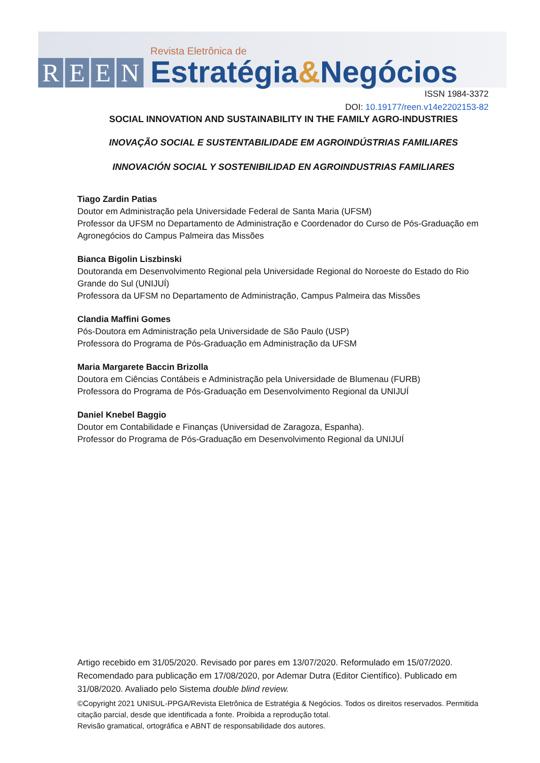REEN
Revista Eletrônica de
Estratégia&Negócios
ISSN 1984-3372
DOI: 10.19177/reen.v14e2202153-82
SOCIAL INNOVATION AND SUSTAINABILITY IN THE FAMILY AGRO-INDUSTRIES
INOVAÇÃO SOCIAL E SUSTENTABILIDADE EM AGROINDÚSTRIAS FAMILIARES
INNOVACIÓN SOCIAL Y SOSTENIBILIDAD EN AGROINDUSTRIAS FAMILIARES
Tiago Zardin Patias
Doutor em Administração pela Universidade Federal de Santa Maria (UFSM)
Professor da UFSM no Departamento de Administração e Coordenador do Curso de Pós-Graduação em Agronegócios do Campus Palmeira das Missões
Bianca Bigolin Liszbinski
Doutoranda em Desenvolvimento Regional pela Universidade Regional do Noroeste do Estado do Rio Grande do Sul (UNIJUÍ)
Professora da UFSM no Departamento de Administração, Campus Palmeira das Missões
Clandia Maffini Gomes
Pós-Doutora em Administração pela Universidade de São Paulo (USP)
Professora do Programa de Pós-Graduação em Administração da UFSM
Maria Margarete Baccin Brizolla
Doutora em Ciências Contábeis e Administração pela Universidade de Blumenau (FURB)
Professora do Programa de Pós-Graduação em Desenvolvimento Regional da UNIJUÍ
Daniel Knebel Baggio
Doutor em Contabilidade e Finanças (Universidad de Zaragoza, Espanha).
Professor do Programa de Pós-Graduação em Desenvolvimento Regional da UNIJUÍ
Artigo recebido em 31/05/2020. Revisado por pares em 13/07/2020. Reformulado em 15/07/2020. Recomendado para publicação em 17/08/2020, por Ademar Dutra (Editor Científico). Publicado em 31/08/2020. Avaliado pelo Sistema double blind review.
©Copyright 2021 UNISUL-PPGA/Revista Eletrônica de Estratégia & Negócios. Todos os direitos reservados. Permitida citação parcial, desde que identificada a fonte. Proibida a reprodução total.
Revisão gramatical, ortográfica e ABNT de responsabilidade dos autores.